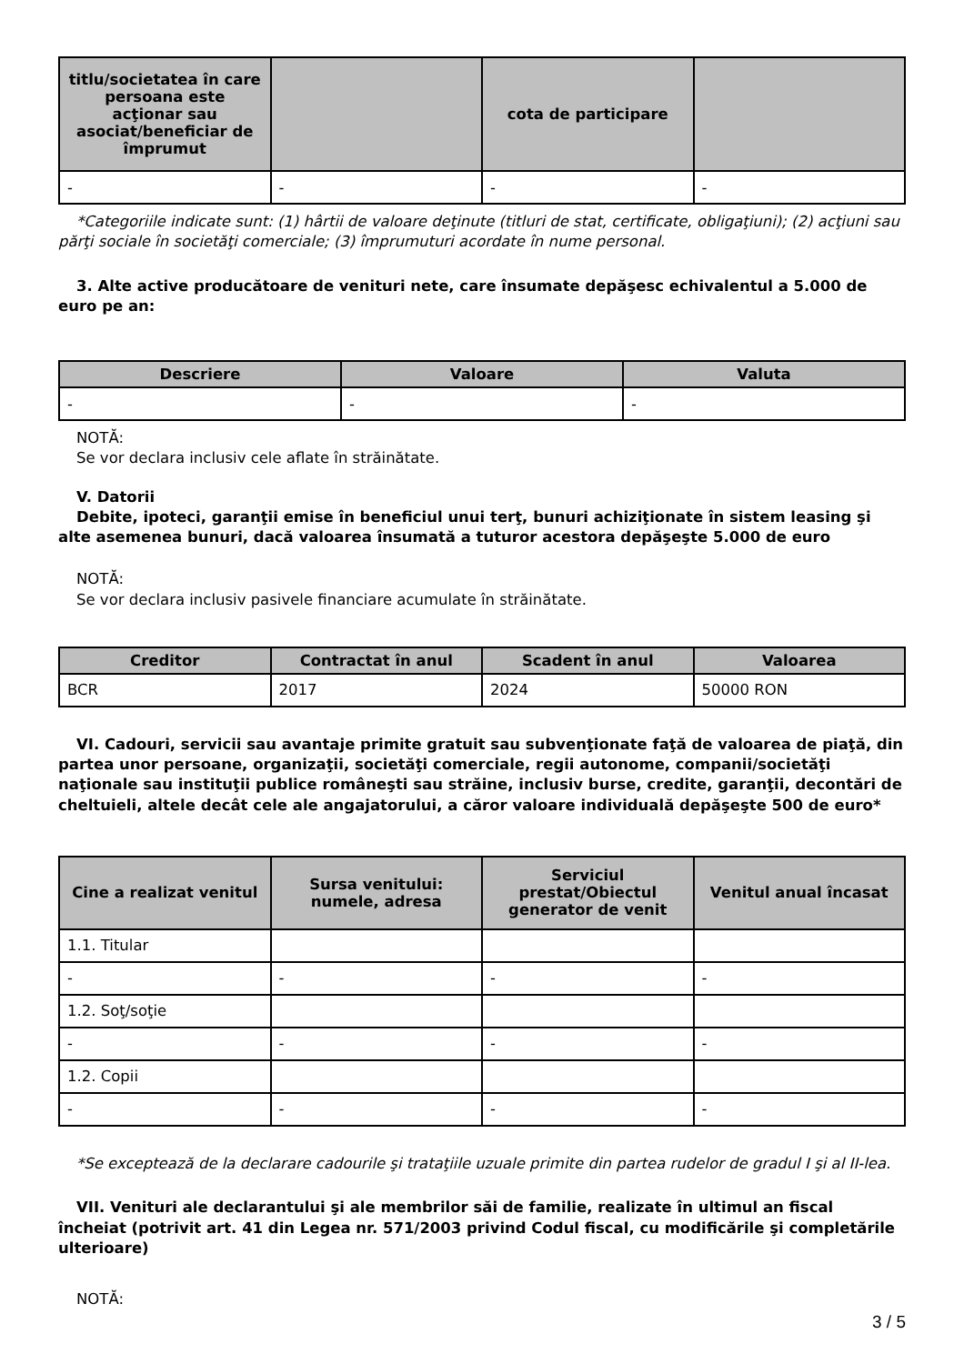| titlu/societatea în care persoana este acţionar sau asociat/beneficiar de împrumut | | cota de participare | |
| --- | --- | --- | --- |
| - | - | - | - |
*Categoriile indicate sunt: (1) hârtii de valoare deţinute (titluri de stat, certificate, obligaţiuni); (2) acţiuni sau părţi sociale în societăţi comerciale; (3) împrumuturi acordate în nume personal.
3. Alte active producătoare de venituri nete, care însumate depăşesc echivalentul a 5.000 de euro pe an:
| Descriere | Valoare | Valuta |
| --- | --- | --- |
| - | - | - |
NOTĂ:
Se vor declara inclusiv cele aflate în străinătate.
V. Datorii
Debite, ipoteci, garanţii emise în beneficiul unui terţ, bunuri achiziţionate în sistem leasing şi alte asemenea bunuri, dacă valoarea însumată a tuturor acestora depăşeşte 5.000 de euro
NOTĂ:
Se vor declara inclusiv pasivele financiare acumulate în străinătate.
| Creditor | Contractat în anul | Scadent în anul | Valoarea |
| --- | --- | --- | --- |
| BCR | 2017 | 2024 | 50000 RON |
VI. Cadouri, servicii sau avantaje primite gratuit sau subvenţionate faţă de valoarea de piaţă, din partea unor persoane, organizaţii, societăţi comerciale, regii autonome, companii/societăţi naţionale sau instituţii publice româneşti sau străine, inclusiv burse, credite, garanţii, decontări de cheltuieli, altele decât cele ale angajatorului, a căror valoare individuală depăşeşte 500 de euro*
| Cine a realizat venitul | Sursa venitului: numele, adresa | Serviciul prestat/Obiectul generator de venit | Venitul anual încasat |
| --- | --- | --- | --- |
| 1.1. Titular | | | |
| - | - | - | - |
| 1.2. Soţ/soţie | | | |
| - | - | - | - |
| 1.2. Copii | | | |
| - | - | - | - |
*Se exceptează de la declarare cadourile şi trataţiile uzuale primite din partea rudelor de gradul I şi al II-lea.
VII. Venituri ale declarantului şi ale membrilor săi de familie, realizate în ultimul an fiscal încheiat (potrivit art. 41 din Legea nr. 571/2003 privind Codul fiscal, cu modificările şi completările ulterioare)
NOTĂ:
3 / 5